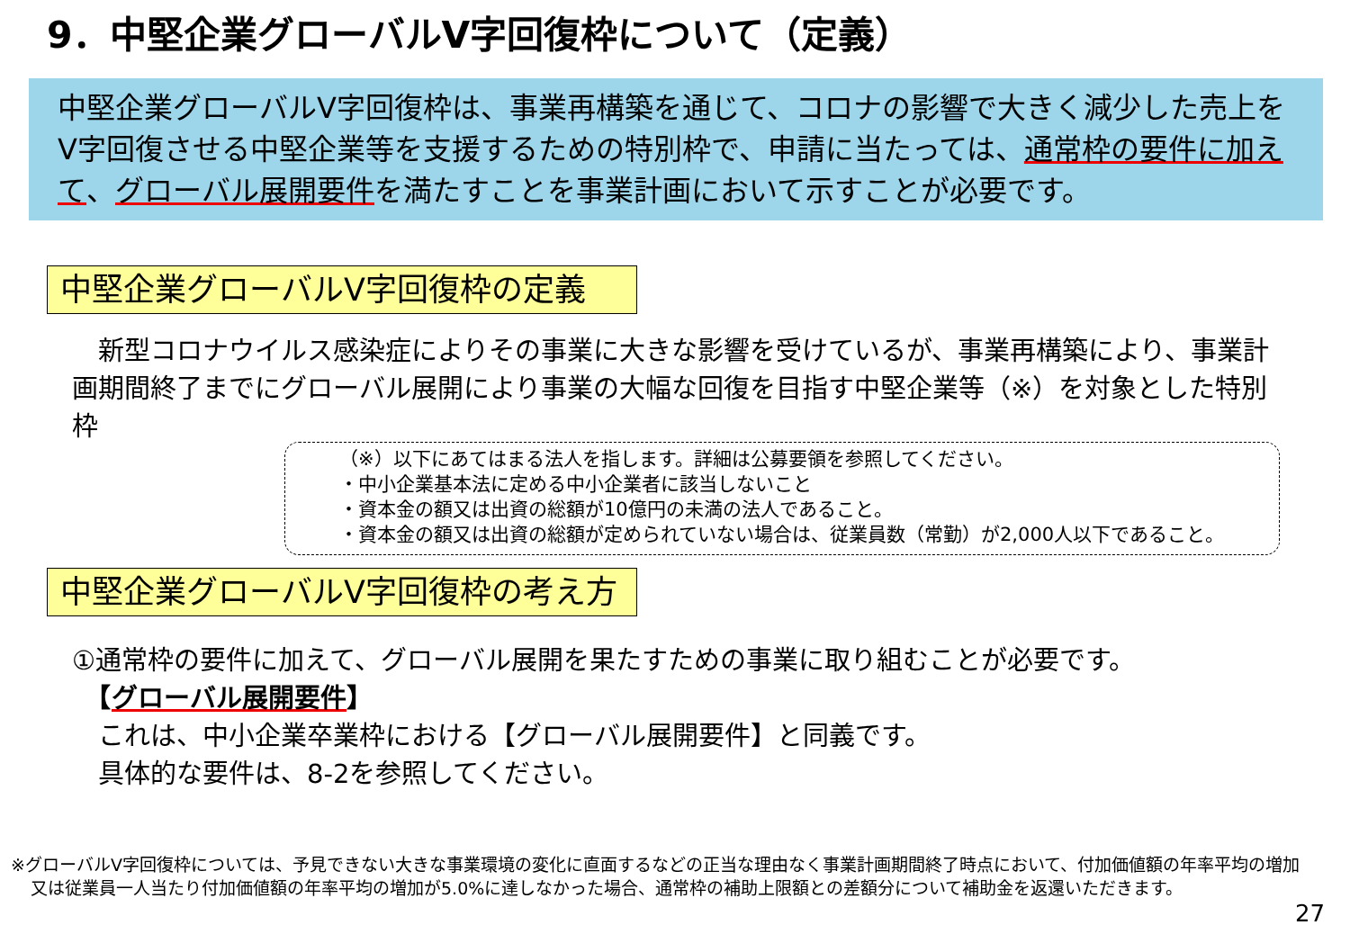9．中堅企業グローバルV字回復枠について（定義）
中堅企業グローバルV字回復枠は、事業再構築を通じて、コロナの影響で大きく減少した売上をV字回復させる中堅企業等を支援するための特別枠で、申請に当たっては、通常枠の要件に加えて、グローバル展開要件を満たすことを事業計画において示すことが必要です。
中堅企業グローバルV字回復枠の定義
　新型コロナウイルス感染症によりその事業に大きな影響を受けているが、事業再構築により、事業計画期間終了までにグローバル展開により事業の大幅な回復を目指す中堅企業等（※）を対象とした特別枠
（※）以下にあてはまる法人を指します。詳細は公募要領を参照してください。
・中小企業基本法に定める中小企業者に該当しないこと
・資本金の額又は出資の総額が10億円の未満の法人であること。
・資本金の額又は出資の総額が定められていない場合は、従業員数（常勤）が2,000人以下であること。
中堅企業グローバルV字回復枠の考え方
①通常枠の要件に加えて、グローバル展開を果たすための事業に取り組むことが必要です。
　【グローバル展開要件】
　これは、中小企業卒業枠における【グローバル展開要件】と同義です。
　具体的な要件は、8-2を参照してください。
※グローバルV字回復枠については、予見できない大きな事業環境の変化に直面するなどの正当な理由なく事業計画期間終了時点において、付加価値額の年率平均の増加又は従業員一人当たり付加価値額の年率平均の増加が5.0%に達しなかった場合、通常枠の補助上限額との差額分について補助金を返還いただきます。
27